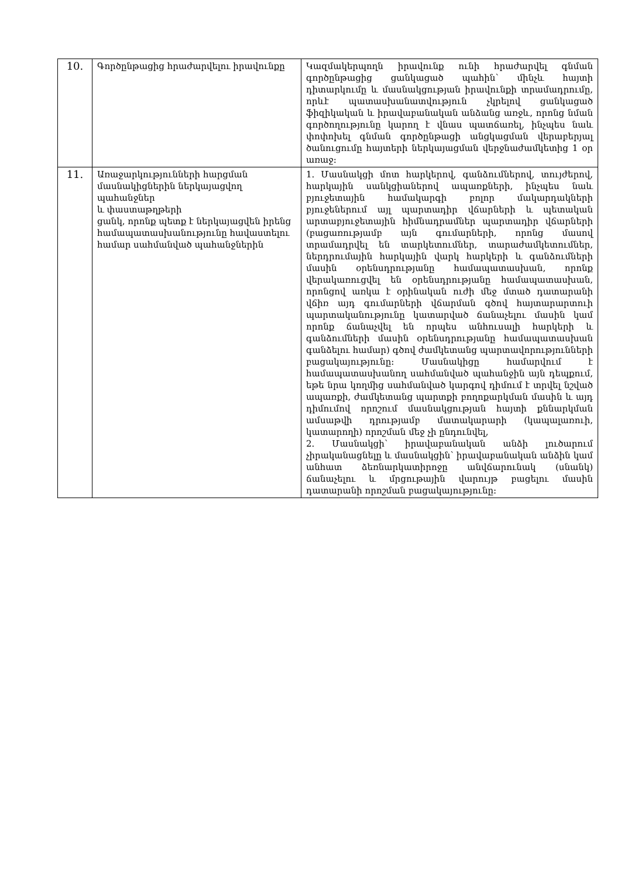| 10. | Գործընթացից հրաժարվելու իրավունքը | Կազմակերպողն իրավունք ունի հրաժարվել գնման գործընթացից ցանկացած պահին՝ մինչև հայտի դիտարկումը և մասնակցության իրավունքի տրամադրումը, որևէ պատասխանատվություն չկրելով ցանկացած ֆիզիկական և իրավաբանական անձանց առջև, որոնց նման գործողությունը կարող է վնաս պատճառել, ինչպես նաև փոփոխել գնման գործընթացի անցկացման վերաբերյալ ծանուցումը հայտերի ներկայացման վերջնաժամկետից 1 օր առաջ: |
| 11. | Առաջարկությունների հարցման մասնակիցներին ներկայացվող պահանջներ և փաստաթղթերի ցանկ, որոնք պետք է ներկայացվեն իրենց համապատասխանությունը հավաստելու համար սահմանված պահանջներին | 1. Մասնակցի մոտ հարկերով, գանձումներով, տույժերով, հարկային սանկցիաներով ապառքների, ինչպես նաև բյուջետային համակարգի բոլոր մակարդակների բյուջեներում այլ պարտադիր վճարների և պետական արտաբյուջետային հիմնադրամներ պարտադիր վճարների (բացառությամբ այն գումարների, որոնց մասով տրամադրվել են տարկետումներ, տարաժամկետումներ, ներդրումային հարկային վարկ հարկերի և գանձումների մասին օրենսդրությանը համապատասխան, որոնք վերակառուցվել են օրենսդրությանը համապատասխան, որոնցով առկա է օրինական ուժի մեջ մտած դատարանի վճիռ այդ գումարների վճարման գծով հայտարարտուի պարտականությունը կատարված ճանաչելու մասին կամ որոնք ճանաչվել են որպես անհուսալի հարկերի և գանձումների մասին օրենսդրությանը համապատասխան գանձելու համար) գծով ժամկետանց պարտավորությունների բացակայությունը: Մասնակիցը համարվում է համապատասխանող սահմանված պահանջին այն դեպքում, եթե նրա կողմից սահմանված կարգով դիմում է տրվել նշված ապառքի, ժամկետանց պարտքի բողոքարկման մասին և այդ դիմումով որոշում մասնակցության հայտի քննարկման ամսաթվի դրությամբ մատակարարի (կապալառուի, կատարողի) որոշման մեջ չի ընդունվել, 2. Մասնակցի՝ իրավաբանական անձի լուծարում չիրականացնելը և մասնակցին՝ իրավաբանական անձին կամ անհատ ձեռնարկատիրոջը անվճարունակ (սնանկ) ճանաչելու և մրցութային վարույթ բացելու մասին դատարանի որոշման բացակայությունը: |